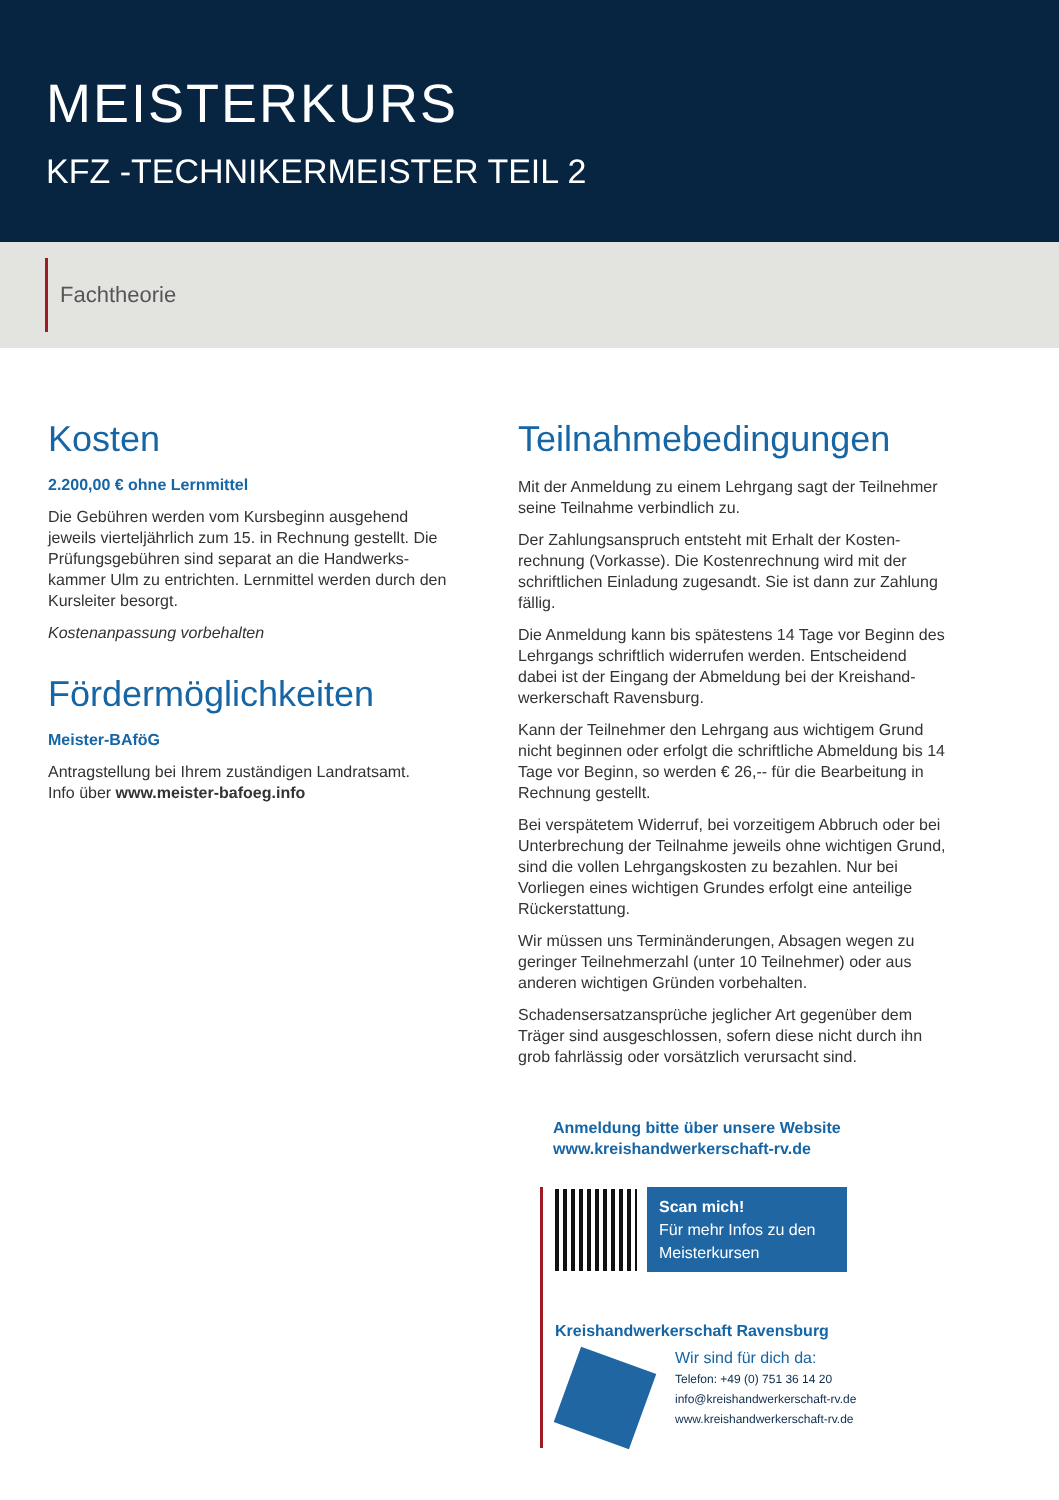MEISTERKURS
KFZ -TECHNIKERMEISTER TEIL 2
Fachtheorie
Kosten
2.200,00 € ohne Lernmittel
Die Gebühren werden vom Kursbeginn ausgehend jeweils vierteljährlich zum 15. in Rechnung gestellt. Die Prüfungsgebühren sind separat an die Handwerks-kammer Ulm zu entrichten. Lernmittel werden durch den Kursleiter besorgt.
Kostenanpassung vorbehalten
Fördermöglichkeiten
Meister-BAföG
Antragstellung bei Ihrem zuständigen Landratsamt.
Info über www.meister-bafoeg.info
Teilnahmebedingungen
Mit der Anmeldung zu einem Lehrgang sagt der Teilnehmer seine Teilnahme verbindlich zu.
Der Zahlungsanspruch entsteht mit Erhalt der Kosten-rechnung (Vorkasse). Die Kostenrechnung wird mit der schriftlichen Einladung zugesandt. Sie ist dann zur Zahlung fällig.
Die Anmeldung kann bis spätestens 14 Tage vor Beginn des Lehrgangs schriftlich widerrufen werden. Entscheidend dabei ist der Eingang der Abmeldung bei der Kreishand-werkerschaft Ravensburg.
Kann der Teilnehmer den Lehrgang aus wichtigem Grund nicht beginnen oder erfolgt die schriftliche Abmeldung bis 14 Tage vor Beginn, so werden € 26,-- für die Bearbeitung in Rechnung gestellt.
Bei verspätetem Widerruf, bei vorzeitigem Abbruch oder bei Unterbrechung der Teilnahme jeweils ohne wichtigen Grund, sind die vollen Lehrgangskosten zu bezahlen. Nur bei Vorliegen eines wichtigen Grundes erfolgt eine anteilige Rückerstattung.
Wir müssen uns Terminänderungen, Absagen wegen zu geringer Teilnehmerzahl (unter 10 Teilnehmer) oder aus anderen wichtigen Gründen vorbehalten.
Schadensersatzansprüche jeglicher Art gegenüber dem Träger sind ausgeschlossen, sofern diese nicht durch ihn grob fahrlässig oder vorsätzlich verursacht sind.
Anmeldung bitte über unsere Website
www.kreishandwerkerschaft-rv.de
Scan mich!
Für mehr Infos zu den Meisterkursen
Kreishandwerkerschaft Ravensburg
Wir sind für dich da:
Telefon: +49 (0) 751 36 14 20
info@kreishandwerkerschaft-rv.de
www.kreishandwerkerschaft-rv.de